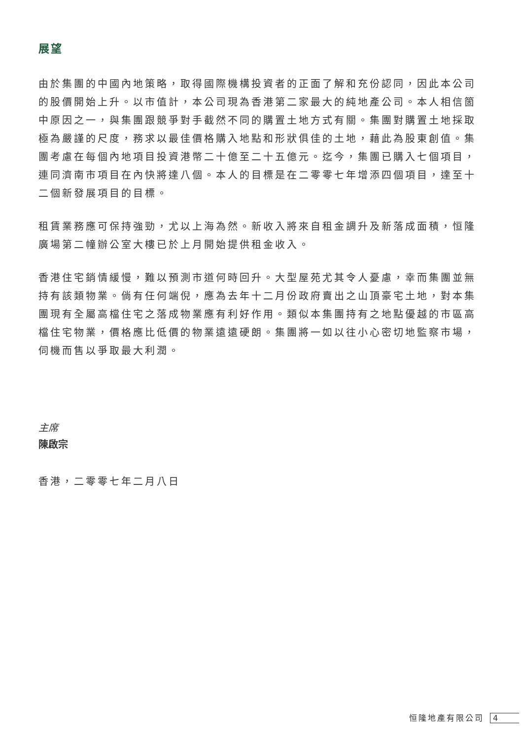展望
由於集團的中國內地策略，取得國際機構投資者的正面了解和充份認同，因此本公司的股價開始上升。以市值計，本公司現為香港第二家最大的純地產公司。本人相信箇中原因之一，與集團跟競爭對手截然不同的購置土地方式有關。集團對購置土地採取極為嚴謹的尺度，務求以最佳價格購入地點和形狀俱佳的土地，藉此為股東創值。集團考慮在每個內地項目投資港幣二十億至二十五億元。迄今，集團已購入七個項目，連同濟南市項目在內快將達八個。本人的目標是在二零零七年增添四個項目，達至十二個新發展項目的目標。
租賃業務應可保持強勁，尤以上海為然。新收入將來自租金調升及新落成面積，恒隆廣場第二幢辦公室大樓已於上月開始提供租金收入。
香港住宅銷情緩慢，難以預測市道何時回升。大型屋苑尤其令人憂慮，幸而集團並無持有該類物業。倘有任何端倪，應為去年十二月份政府賣出之山頂豪宅土地，對本集團現有全屬高檔住宅之落成物業應有利好作用。類似本集團持有之地點優越的市區高檔住宅物業，價格應比低價的物業遠遠硬朗。集團將一如以往小心密切地監察市場，伺機而售以爭取最大利潤。
主席
陳啟宗
香港，二零零七年二月八日
恒隆地產有限公司 4